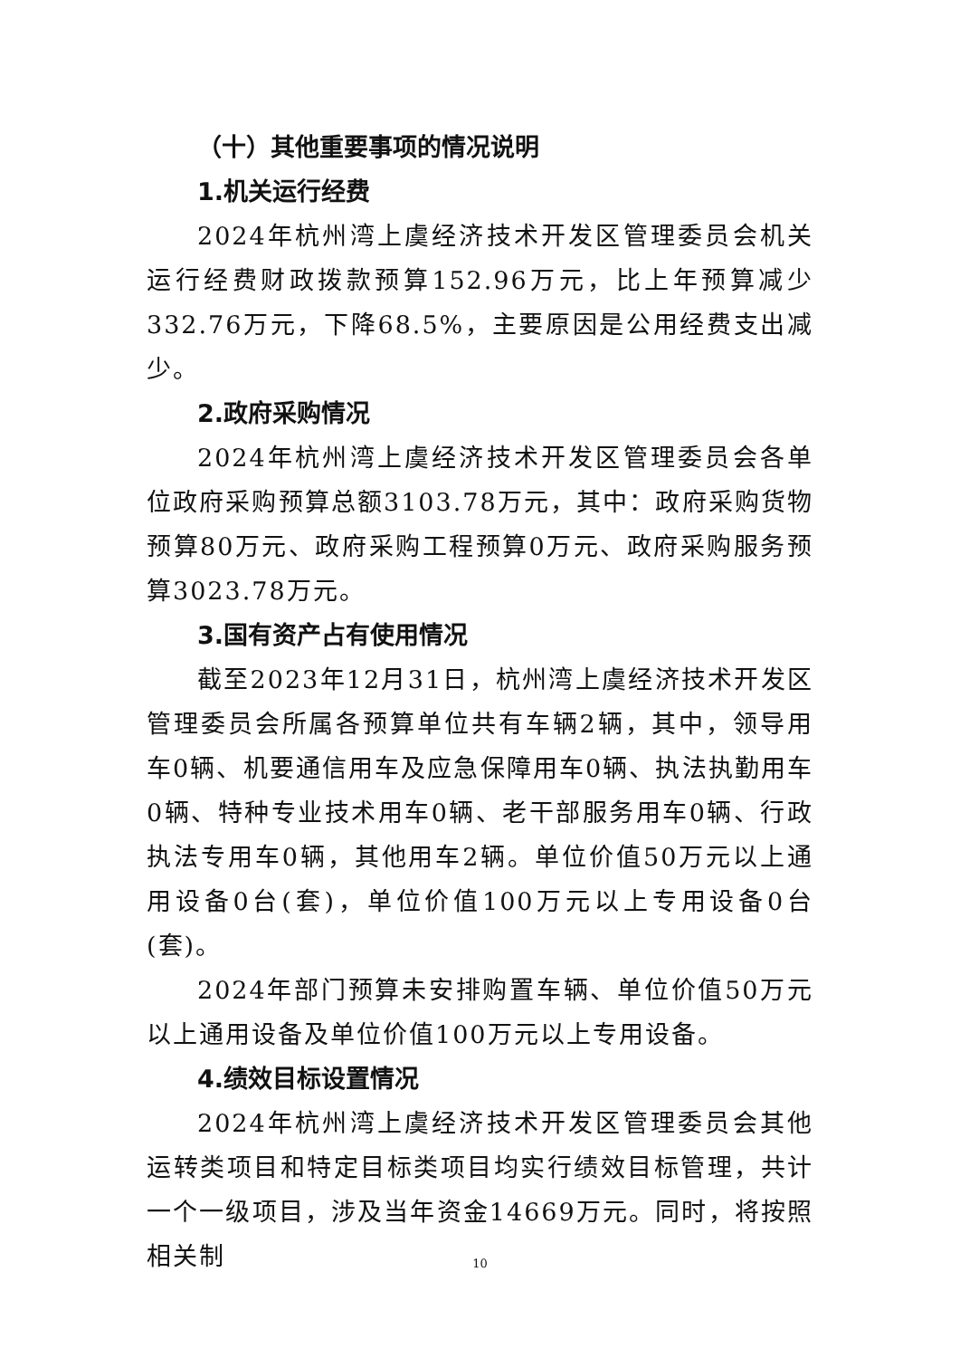（十）其他重要事项的情况说明
1.机关运行经费
2024年杭州湾上虞经济技术开发区管理委员会机关运行经费财政拨款预算152.96万元，比上年预算减少332.76万元，下降68.5%，主要原因是公用经费支出减少。
2.政府采购情况
2024年杭州湾上虞经济技术开发区管理委员会各单位政府采购预算总额3103.78万元，其中：政府采购货物预算80万元、政府采购工程预算0万元、政府采购服务预算3023.78万元。
3.国有资产占有使用情况
截至2023年12月31日，杭州湾上虞经济技术开发区管理委员会所属各预算单位共有车辆2辆，其中，领导用车0辆、机要通信用车及应急保障用车0辆、执法执勤用车0辆、特种专业技术用车0辆、老干部服务用车0辆、行政执法专用车0辆，其他用车2辆。单位价值50万元以上通用设备0台(套)，单位价值100万元以上专用设备0台(套)。
2024年部门预算未安排购置车辆、单位价值50万元以上通用设备及单位价值100万元以上专用设备。
4.绩效目标设置情况
2024年杭州湾上虞经济技术开发区管理委员会其他运转类项目和特定目标类项目均实行绩效目标管理，共计一个一级项目，涉及当年资金14669万元。同时，将按照相关制
10